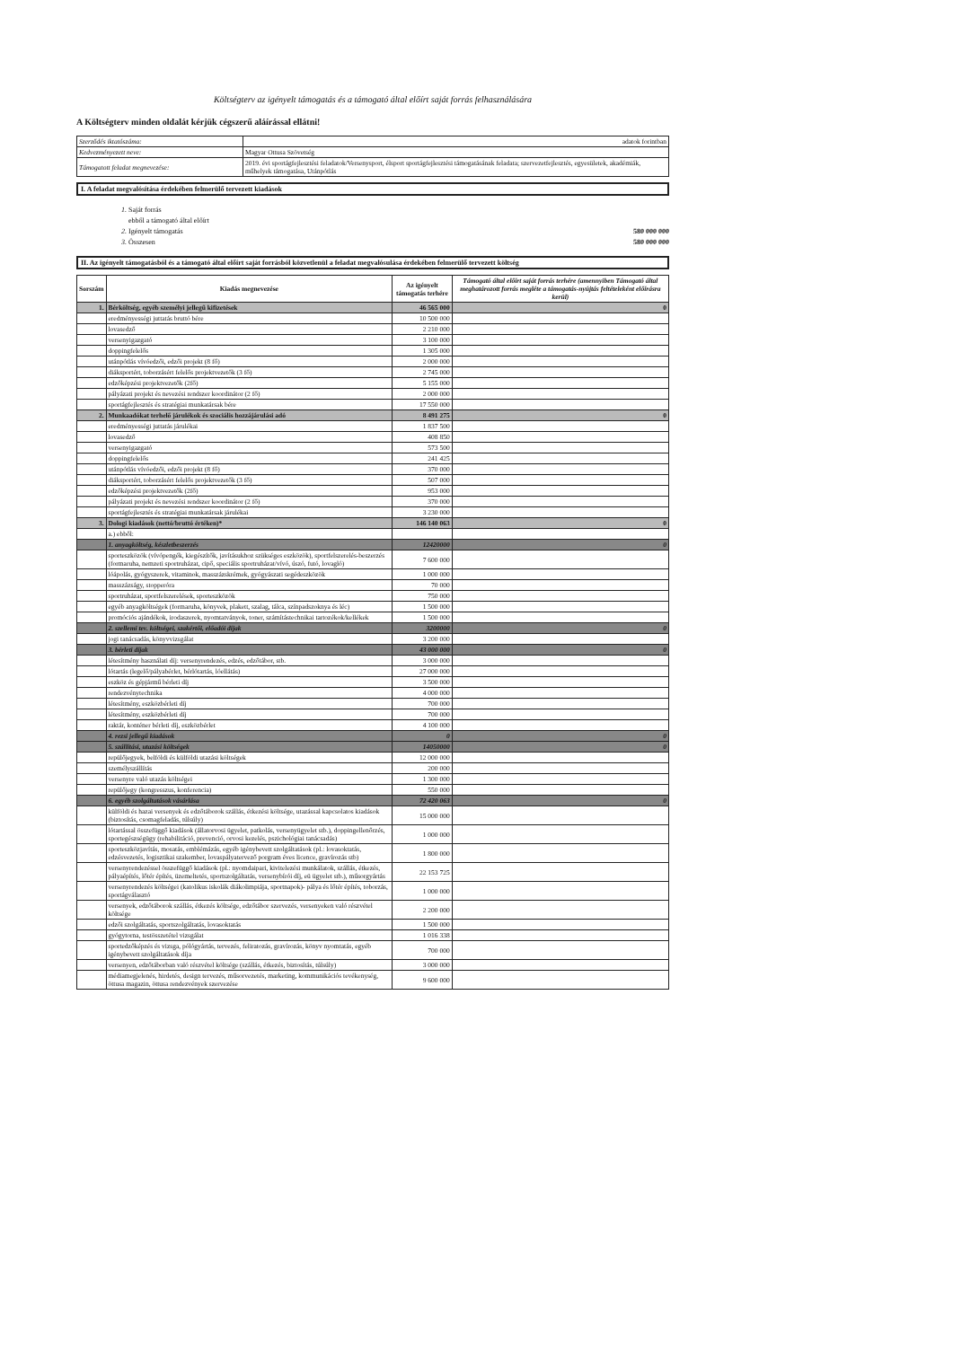Költségterv az igényelt támogatás és a támogató által előírt saját forrás felhasználására
A Költségterv minden oldalát kérjük cégszerű aláírással ellátni!
| Szerződés iktatószáma: | adatok forintban |
| Kedvezményezett neve: | Magyar Ottusa Szövetség |
| Támogatott feladat megnevezése: | 2019. évi sportágfejlesztési feladatok/Versenysport, élsport sportágfejlesztési támogatásának feladata; szervezetfejlesztés, egyesületek, akadémiák, műhelyek támogatása, Utánpótlás |
I. A feladat megvalósítása érdekében felmerülő tervezett kiadások
1. Saját forrás
ebből a támogató által előírt
2. Igényelt támogatás
3. Összesen
580 000 000
580 000 000
II. Az igényelt támogatásból és a támogató által előírt saját forrásból közvetlenül a feladat megvalósulása érdekében felmerülő tervezett költség
| Sorszám | Kiadás megnevezése | Az igényelt támogatás terhére | Támogató által előírt saját forrás terhére (amennyiben Támogató által meghatározott forrás megléte a támogatás-nyújtás feltételeként előírásra kerül) |
| --- | --- | --- | --- |
| 1. | Bérköltség, egyéb személyi jellegű kifizetések | 46 565 000 | 0 |
| | eredményességi juttatás bruttó bére | 10 500 000 | |
| | lovasedző | 2 210 000 | |
| | versenyigazgató | 3 100 000 | |
| | doppingfelelős | 1 305 000 | |
| | utánpótlás vívóedzői, edzői projekt (8 fő) | 2 000 000 | |
| | diáksportért, toborzásért felelős projektvezetők (3 fő) | 2 745 000 | |
| | edzőképzési projektvezetők (2fő) | 5 155 000 | |
| | pályázati projekt és nevezési rendszer koordinátor (2 fő) | 2 000 000 | |
| | sportágfejlesztés és stratégiai munkatársak bére | 17 550 000 | |
| 2. | Munkaadókat terhelő járulékok és szociális hozzájárulási adó | 8 491 275 | 0 |
| | eredményességi juttatás járulékai | 1 837 500 | |
| | lovasedző | 408 850 | |
| | versenyigazgató | 573 500 | |
| | doppingfelelős | 241 425 | |
| | utánpótlás vívóedzői, edzői projekt (8 fő) | 370 000 | |
| | diáksportért, toborzásért felelős projektvezetők (3 fő) | 507 000 | |
| | edzőképzési projektvezetők (2fő) | 953 000 | |
| | pályázati projekt és nevezési rendszer koordinátor (2 fő) | 370 000 | |
| | sportágfejlesztés és stratégiai munkatársak járulékai | 3 230 000 | |
| 3. | Dologi kiadások (nettó/bruttó értéken)* | 146 140 063 | 0 |
| | a.) ebből: | | |
| | 1. anyagköltség, készletbeszerzés | 12420000 | 0 |
| | sporteszközök (vívópengék, kiegészítők, javításukhoz szükséges eszközök), sportfelszerelés-beszerzés (formaruha, nemzeti sportruházat, cipő, speciális sportruházat/vívó, úszó, futó, lovagló) | 7 600 000 | |
| | lóápolás, gyógyszerek, vitaminok, masszázskrémek, gyógyászati segédeszközök | 1 000 000 | |
| | masszázságy, stopperóra | 70 000 | |
| | sportruházat, sportfelszerelések, sporteszközök | 750 000 | |
| | egyéb anyagköltségek (formaruha, könyvek, plakett, szalag, tálca, színpadszoknya és léc) | 1 500 000 | |
| | promóciós ajándékok, irodaszerek, nyomtatványok, toner, számítástechnikai tartozékok/kellékek | 1 500 000 | |
| | 2. szellemi tev. költségei, szakértői, előadói díjak | 3200000 | 0 |
| | jogi tanácsadás, könyvvizsgálat | 3 200 000 | |
| | 3. bérleti díjak | 43 000 000 | 0 |
| | létesítmény használati díj: versenyrendezés, edzés, edzőtábor, stb. | 3 000 000 | |
| | lótartás (legelő/pályabérlet, bérlótartás, lóellátás) | 27 000 000 | |
| | eszköz és gépjármű bérleti díj | 3 500 000 | |
| | rendezvénytechnika | 4 000 000 | |
| | létesítmény, eszközbérleti díj | 700 000 | |
| | létesítmény, eszközbérleti díj | 700 000 | |
| | raktár, konténer bérleti díj, eszközbérlet | 4 100 000 | |
| | 4. rezsi jellegű kiadások | 0 | 0 |
| | 5. szállítási, utazási költségek | 14050000 | 0 |
| | repülőjegyek, belföldi és külföldi utazási költségek | 12 000 000 | |
| | személyszállítás | 200 000 | |
| | versenyre való utazás költségei | 1 300 000 | |
| | repülőjegy (kongresszus, konferencia) | 550 000 | |
| | 6. egyéb szolgáltatások vásárlása | 72 420 063 | 0 |
| | külföldi és hazai versenyek és edzőtáborok szállás, étkezési költsége, utazással kapcsolatos kiadások (biztosítás, csomagfeladás, túlsúly) | 15 000 000 | |
| | lótartással összefüggő kiadások (állatorvosi ügyelet, patkolás, versenyügyelet stb.), doppingellenőrzés, sportegészségügy (rehabilitáció, prevenció, orvosi kezelés, pszichológiai tanácsadás) | 1 000 000 | |
| | sporteszközjavítás, mosatás, emblémázás, egyéb igénybevett szolgáltatások (pl.: lovasoktatás, edzésvezetés, logisztikai szakember, lovaspályatervező porgram éves licence, gravírozás stb) | 1 800 000 | |
| | versenyrendezéssel összefüggő kiadások (pl.: nyomdaipari, kivitelezési munkálatok, szállás, étkezés, pályaépítés, lőtér építés, üzemeltetés, sportszolgáltatás, versenybírói díj, eü ügyelet stb.), műsorgyártás | 22 153 725 | |
| | versenyrendezés költségei (katolikus iskolák diákolimpiája, sportnapok)- pálya és lőtér építés, toborzás, sportágválasztó | 1 000 000 | |
| | versenyek, edzőtáborok szállás, étkezés költsége, edzőtábor szervezés, versenyeken való részvétel költsége | 2 200 000 | |
| | edzői szolgáltatás, sportszolgáltatás, lovasoktatás | 1 500 000 | |
| | gyógytorna, testösszetétel vizsgálat | 1 016 338 | |
| | sportedzőképzés és vizsga, pólógyártás, tervezés, feliratozás, gravírozás, könyv nyomtatás, egyéb igénybevett szolgáltatások díja | 700 000 | |
| | versenyen, edzőtáborban való részvétel költsége (szállás, étkezés, biztosítás, túlsúly) | 3 000 000 | |
| | médiamegjelenés, hirdetés, design tervezés, műsorvezetés, marketing, kommunikációs tevékenység, öttusa magazin, öttusa rendezvények szervezése | 9 600 000 | |